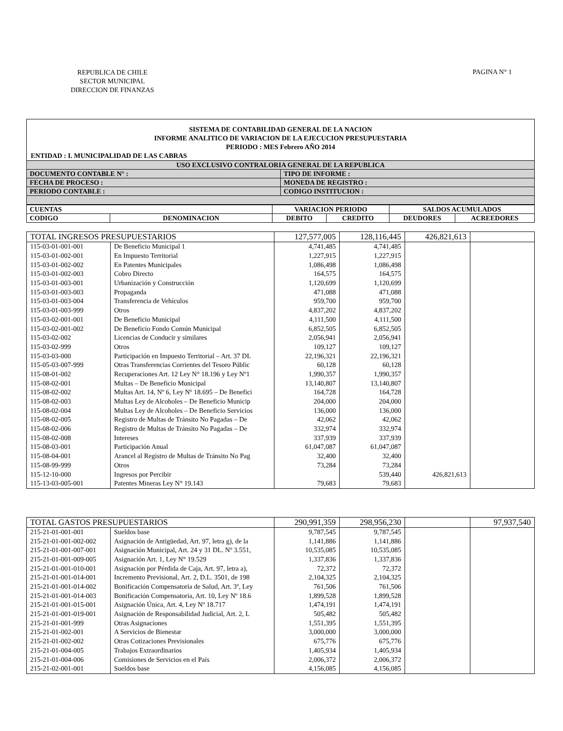REPUBLICA DE CHILE
SECTOR MUNICIPAL
DIRECCION DE FINANZAS
PAGINA N° 1
SISTEMA DE CONTABILIDAD GENERAL DE LA NACION
INFORME ANALITICO DE VARIACION DE LA EJECUCION PRESUPUESTARIA
PERIODO : MES Febrero AÑO 2014
ENTIDAD : I. MUNICIPALIDAD DE LAS CABRAS
| USO EXCLUSIVO CONTRALORIA GENERAL DE LA REPUBLICA | |
| DOCUMENTO CONTABLE N° : | TIPO DE INFORME : |
| FECHA DE PROCESO : | MONEDA DE REGISTRO : |
| PERIODO CONTABLE : | CODIGO INSTITUCION : |
| CUENTAS | | VARIACION PERIODO | | SALDOS ACUMULADOS | |
| CODIGO | DENOMINACION | DEBITO | CREDITO | DEUDORES | ACREEDORES |
| TOTAL INGRESOS PRESUPUESTARIOS | | 127,577,005 | 128,116,445 | 426,821,613 | |
| 115-03-01-001-001 | De Beneficio Municipal 1 | 4,741,485 | 4,741,485 | | |
| 115-03-01-002-001 | En Impuesto Territorial | 1,227,915 | 1,227,915 | | |
| 115-03-01-002-002 | En Patentes Municipales | 1,086,498 | 1,086,498 | | |
| 115-03-01-002-003 | Cobro Directo | 164,575 | 164,575 | | |
| 115-03-01-003-001 | Urbanización y Construcción | 1,120,699 | 1,120,699 | | |
| 115-03-01-003-003 | Propaganda | 471,088 | 471,088 | | |
| 115-03-01-003-004 | Transferencia de Vehículos | 959,700 | 959,700 | | |
| 115-03-01-003-999 | Otros | 4,837,202 | 4,837,202 | | |
| 115-03-02-001-001 | De Beneficio Municipal | 4,111,500 | 4,111,500 | | |
| 115-03-02-001-002 | De Beneficio Fondo Común Municipal | 6,852,505 | 6,852,505 | | |
| 115-03-02-002 | Licencias de Conducir y similares | 2,056,941 | 2,056,941 | | |
| 115-03-02-999 | Otros | 109,127 | 109,127 | | |
| 115-03-03-000 | Participación en Impuesto Territorial – Art. 37 DL | 22,196,321 | 22,196,321 | | |
| 115-05-03-007-999 | Otras Transferencias Corrientes del Tesoro Públic | 60,128 | 60,128 | | |
| 115-08-01-002 | Recuperaciones Art. 12 Ley N° 18.196 y Ley Nº1 | 1,990,357 | 1,990,357 | | |
| 115-08-02-001 | Multas – De Beneficio Municipal | 13,140,807 | 13,140,807 | | |
| 115-08-02-002 | Multas Art. 14, Nº 6, Ley Nº 18.695 – De Benefici | 164,728 | 164,728 | | |
| 115-08-02-003 | Multas Ley de Alcoholes – De Beneficio Municip | 204,000 | 204,000 | | |
| 115-08-02-004 | Multas Ley de Alcoholes – De Beneficio Servicios | 136,000 | 136,000 | | |
| 115-08-02-005 | Registro de Multas de Tránsito No Pagadas – De | 42,062 | 42,062 | | |
| 115-08-02-006 | Registro de Multas de Tránsito No Pagadas – De | 332,974 | 332,974 | | |
| 115-08-02-008 | Intereses | 337,939 | 337,939 | | |
| 115-08-03-001 | Participación Anual | 61,047,087 | 61,047,087 | | |
| 115-08-04-001 | Arancel al Registro de Multas de Tránsito No Pag | 32,400 | 32,400 | | |
| 115-08-99-999 | Otros | 73,284 | 73,284 | | |
| 115-12-10-000 | Ingresos por Percibir | | 539,440 | 426,821,613 | |
| 115-13-03-005-001 | Patentes Mineras Ley N° 19.143 | 79,683 | 79,683 | | |
| TOTAL GASTOS PRESUPUESTARIOS | | 290,991,359 | 298,956,230 | | 97,937,540 |
| 215-21-01-001-001 | Sueldos base | 9,787,545 | 9,787,545 | | |
| 215-21-01-001-002-002 | Asignación de Antigüedad, Art. 97, letra g), de la | 1,141,886 | 1,141,886 | | |
| 215-21-01-001-007-001 | Asignación Municipal, Art. 24 y 31 DL. Nº 3.551, | 10,535,085 | 10,535,085 | | |
| 215-21-01-001-009-005 | Asignación Art. 1, Ley N° 19.529 | 1,337,836 | 1,337,836 | | |
| 215-21-01-001-010-001 | Asignación por Pérdida de Caja, Art. 97, letra a), | 72,372 | 72,372 | | |
| 215-21-01-001-014-001 | Incremento Previsional, Art. 2, D.L. 3501, de 198 | 2,104,325 | 2,104,325 | | |
| 215-21-01-001-014-002 | Bonificación Compensatoria de Salud, Art. 3º, Ley | 761,506 | 761,506 | | |
| 215-21-01-001-014-003 | Bonificación Compensatoria, Art. 10, Ley Nº 18.6 | 1,899,528 | 1,899,528 | | |
| 215-21-01-001-015-001 | Asignación Única, Art. 4, Ley Nº 18.717 | 1,474,191 | 1,474,191 | | |
| 215-21-01-001-019-001 | Asignación de Responsabilidad Judicial, Art. 2, L | 505,482 | 505,482 | | |
| 215-21-01-001-999 | Otras Asignaciones | 1,551,395 | 1,551,395 | | |
| 215-21-01-002-001 | A Servicios de Bienestar | 3,000,000 | 3,000,000 | | |
| 215-21-01-002-002 | Otras Cotizaciones Previsionales | 675,776 | 675,776 | | |
| 215-21-01-004-005 | Trabajos Extraordinarios | 1,405,934 | 1,405,934 | | |
| 215-21-01-004-006 | Comisiones de Servicios en el País | 2,006,372 | 2,006,372 | | |
| 215-21-02-001-001 | Sueldos base | 4,156,085 | 4,156,085 | | |